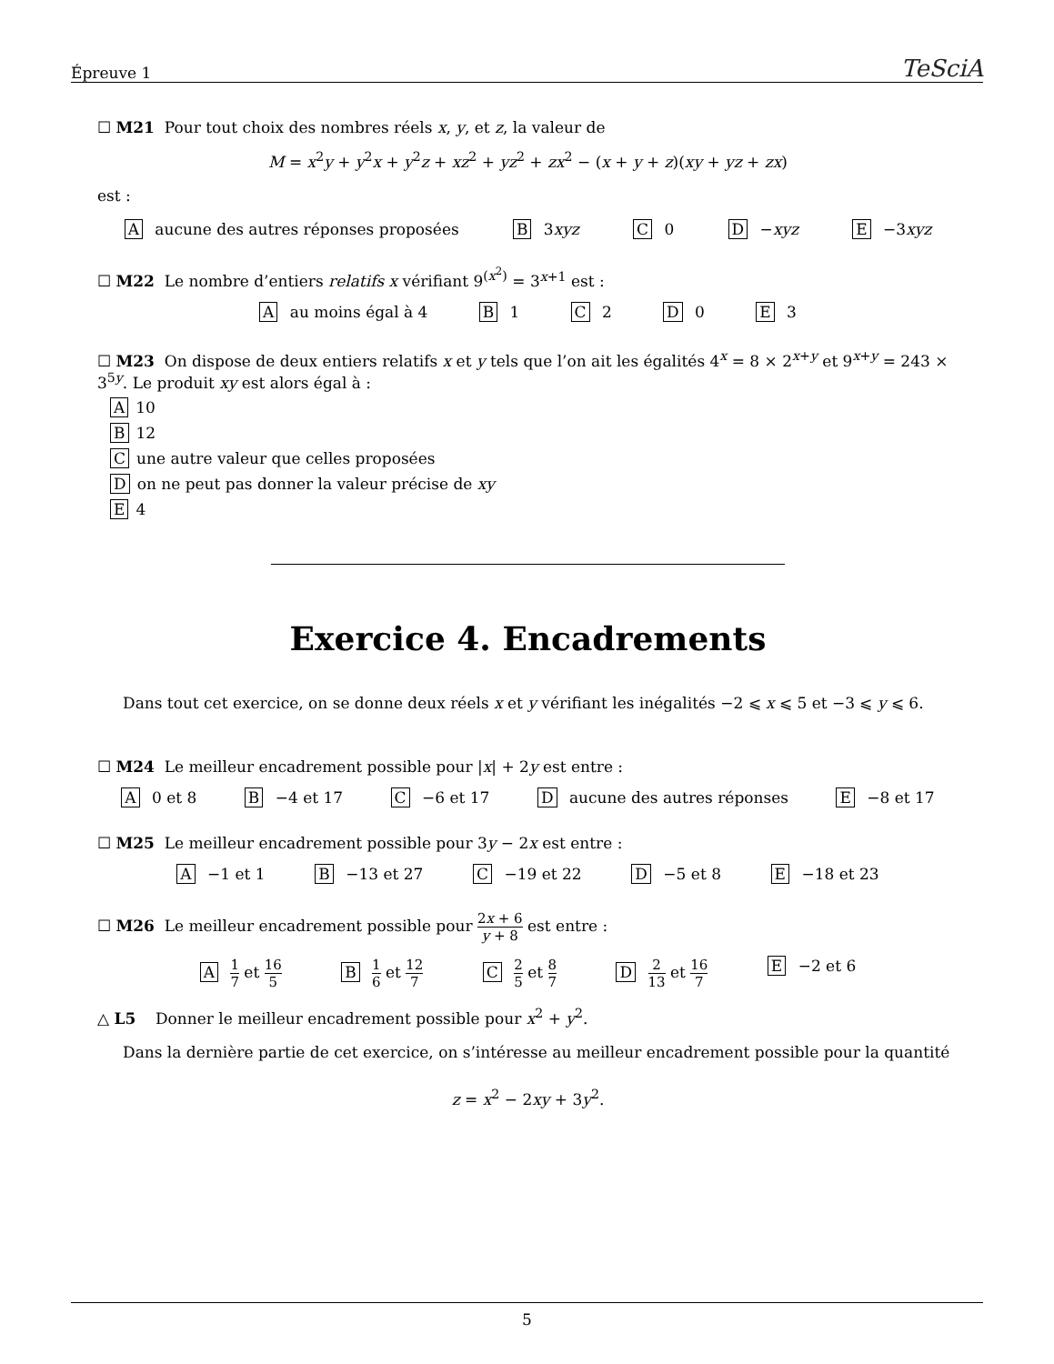Épreuve 1 TeSciA
☐ M21 Pour tout choix des nombres réels x, y, et z, la valeur de
M = x<sup>2</sup>y + y<sup>2</sup>x + y<sup>2</sup>z + xz<sup>2</sup> + yz<sup>2</sup> + zx<sup>2</sup> − (x + y + z)(xy + yz + zx)
est :
A aucune des autres réponses proposées B 3xyz C 0 D −xyz E −3xyz
☐ M22 Le nombre d’entiers relatifs x vérifiant 9<sup>(x<sup>2</sup>)</sup> = 3<sup>x+1</sup> est :
A au moins égal à 4 B 1 C 2 D 0 E 3
☐ M23 On dispose de deux entiers relatifs x et y tels que l’on ait les égalités 4<sup>x</sup> = 8 × 2<sup>x+y</sup> et 9<sup>x+y</sup> = 243 × 3<sup>5y</sup>. Le produit xy est alors égal à :
A 10
B 12
Cune autre valeur que celles proposées
Don ne peut pas donner la valeur précise de xy
E 4
Exercice 4. Encadrements
Dans tout cet exercice, on se donne deux réels x et y vérifiant les inégalités −2 ⩽ x ⩽ 5 et −3 ⩽ y ⩽ 6.
☐ M24 Le meilleur encadrement possible pour |x| + 2y est entre :
A 0 et 8 B −4 et 17 C −6 et 17 D aucune des autres réponses E −8 et 17
☐ M25 Le meilleur encadrement possible pour 3y − 2x est entre :
A −1 et 1 B −13 et 27 C −19 et 22 D −5 et 8 E −18 et 23
☐ M26 Le meilleur encadrement possible pour 2x + 6 y + 8 est entre :
A 1 7 et 16 5 B 1 6 et 12 7 C 2 5 et 8 7 D 2 13 et 16 7 E −2 et 6
△ L5 Donner le meilleur encadrement possible pour x<sup>2</sup> + y<sup>2</sup>.
Dans la dernière partie de cet exercice, on s’intéresse au meilleur encadrement possible pour la quantité
z = x<sup>2</sup> − 2xy + 3y<sup>2</sup>.
5